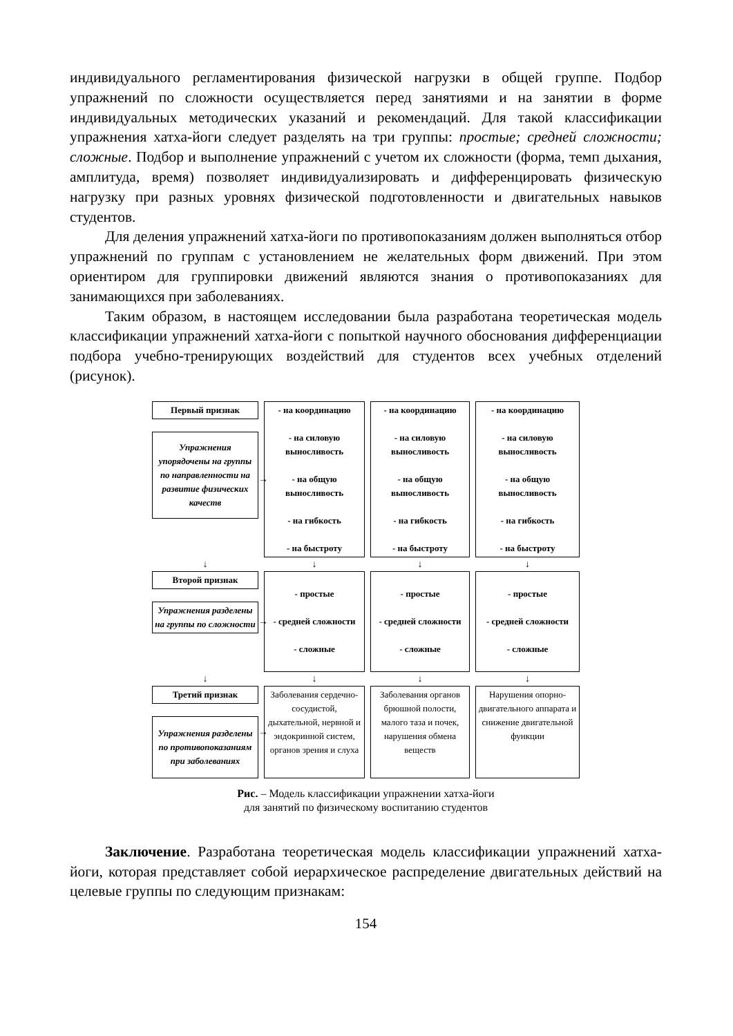индивидуального регламентирования физической нагрузки в общей группе. Подбор упражнений по сложности осуществляется перед занятиями и на занятии в форме индивидуальных методических указаний и рекомендаций. Для такой классификации упражнения хатха-йоги следует разделять на три группы: простые; средней сложности; сложные. Подбор и выполнение упражнений с учетом их сложности (форма, темп дыхания, амплитуда, время) позволяет индивидуализировать и дифференцировать физическую нагрузку при разных уровнях физической подготовленности и двигательных навыков студентов.
Для деления упражнений хатха-йоги по противопоказаниям должен выполняться отбор упражнений по группам с установлением не желательных форм движений. При этом ориентиром для группировки движений являются знания о противопоказаниях для занимающихся при заболеваниях.
Таким образом, в настоящем исследовании была разработана теоретическая модель классификации упражнений хатха-йоги с попыткой научного обоснования дифференциации подбора учебно-тренирующих воздействий для студентов всех учебных отделений (рисунок).
Первый признак
Упражнения упорядочены на группы по направленности на развитие физических качеств
→
- на координацию
- на силовую выносливость
- на общую выносливость
- на гибкость
- на быстроту
- на координацию
- на силовую выносливость
- на общую выносливость
- на гибкость
- на быстроту
- на координацию
- на силовую выносливость
- на общую выносливость
- на гибкость
- на быстроту
↓
↓
↓
↓
Второй признак
Упражнения разделены на группы по сложности
→
- простые
- средней сложности
- сложные
- простые
- средней сложности
- сложные
- простые
- средней сложности
- сложные
↓
↓
↓
↓
Третий признак
Упражнения разделены по противопоказаниям при заболеваниях
→
Заболевания сердечно-сосудистой, дыхательной, нервной и эндокринной систем, органов зрения и слуха
Заболевания органов брюшной полости, малого таза и почек, нарушения обмена веществ
Нарушения опорно-двигательного аппарата и снижение двигательной функции
Рис. – Модель классификации упражнении хатха-йоги
для занятий по физическому воспитанию студентов
Заключение. Разработана теоретическая модель классификации упражнений хатха-йоги, которая представляет собой иерархическое распределение двигательных действий на целевые группы по следующим признакам:
154